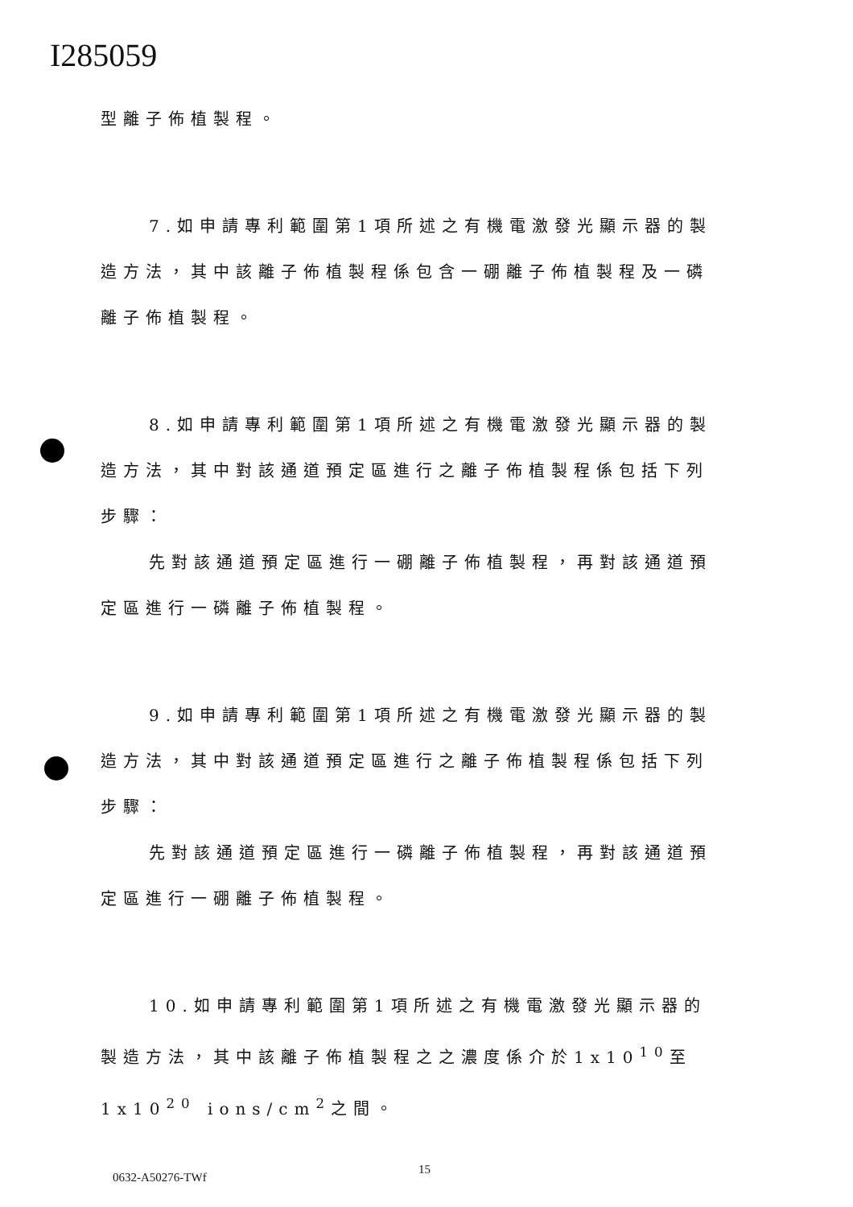I285059
型離子佈植製程。
7.如申請專利範圍第1項所述之有機電激發光顯示器的製造方法，其中該離子佈植製程係包含一硼離子佈植製程及一磷離子佈植製程。
8.如申請專利範圍第1項所述之有機電激發光顯示器的製造方法，其中對該通道預定區進行之離子佈植製程係包括下列步驟：
先對該通道預定區進行一硼離子佈植製程，再對該通道預定區進行一磷離子佈植製程。
9.如申請專利範圍第1項所述之有機電激發光顯示器的製造方法，其中對該通道預定區進行之離子佈植製程係包括下列步驟：
先對該通道預定區進行一磷離子佈植製程，再對該通道預定區進行一硼離子佈植製程。
10.如申請專利範圍第1項所述之有機電激發光顯示器的製造方法，其中該離子佈植製程之之濃度係介於1x10<sup>10</sup>至1x10<sup>20</sup> ions/cm<sup>2</sup>之間。
0632-A50276-TWf
15